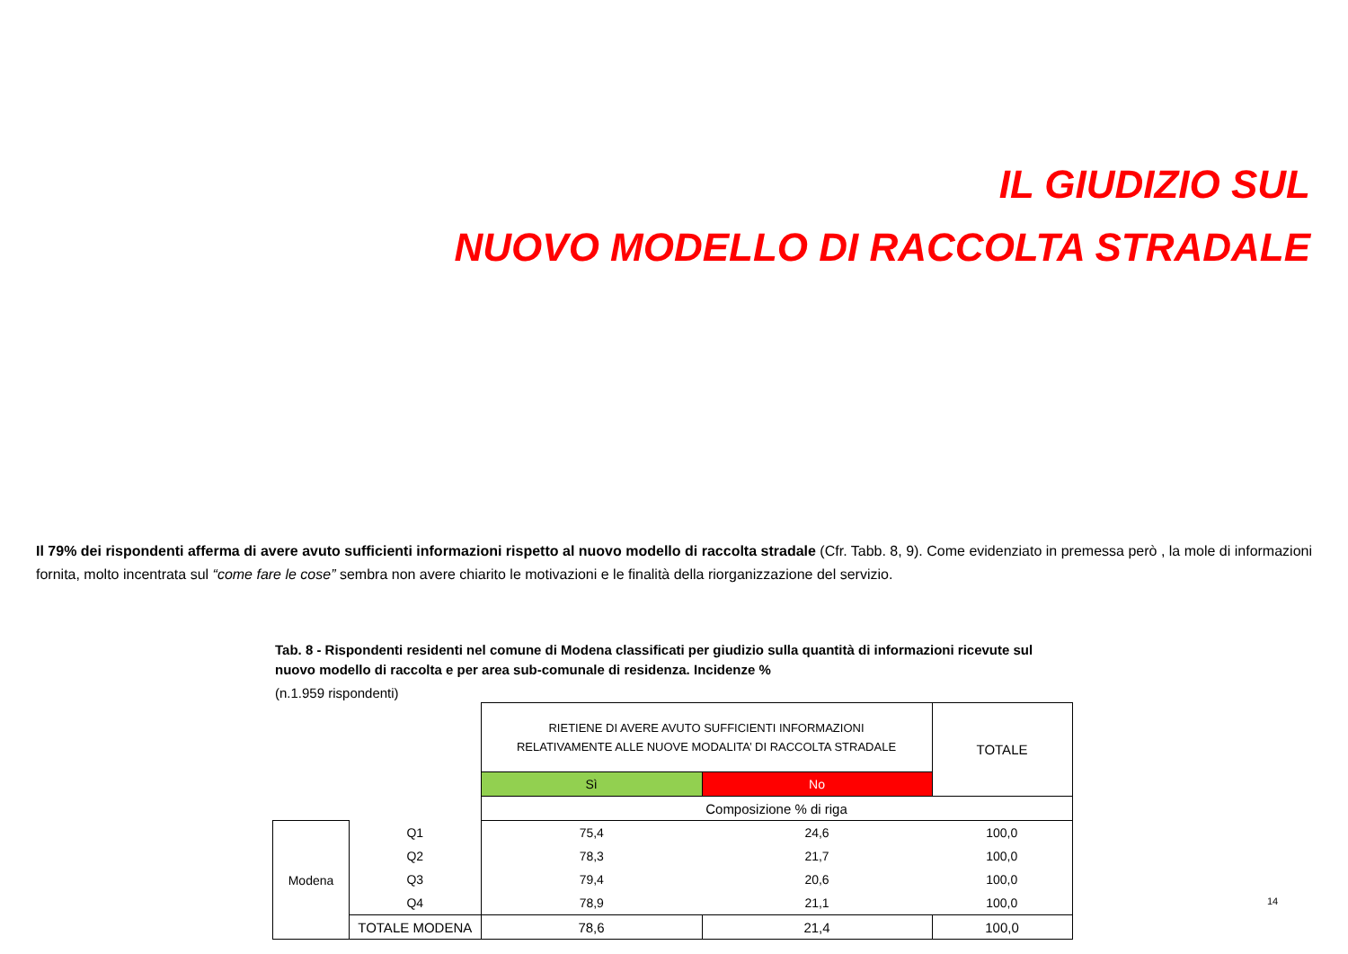IL GIUDIZIO SUL
NUOVO MODELLO DI RACCOLTA STRADALE
Il 79% dei rispondenti afferma di avere avuto sufficienti informazioni rispetto al nuovo modello di raccolta stradale (Cfr. Tabb. 8, 9). Come evidenziato in premessa però , la mole di informazioni fornita, molto incentrata sul “come fare le cose” sembra non avere chiarito le motivazioni e le finalità della riorganizzazione del servizio.
Tab. 8 - Rispondenti residenti nel comune di Modena classificati per giudizio sulla quantità di informazioni ricevute sul nuovo modello di raccolta e per area sub-comunale di residenza. Incidenze %
(n.1.959 rispondenti)
| | | RIETIENE DI AVERE AVUTO SUFFICIENTI INFORMAZIONI RELATIVAMENTE ALLE NUOVE MODALITA’ DI RACCOLTA STRADALE | | TOTALE |
| | | Sì | No | |
| | | Composizione % di riga | | |
| Modena | Q1 | 75,4 | 24,6 | 100,0 |
| | Q2 | 78,3 | 21,7 | 100,0 |
| | Q3 | 79,4 | 20,6 | 100,0 |
| | Q4 | 78,9 | 21,1 | 100,0 |
| | TOTALE MODENA | 78,6 | 21,4 | 100,0 |
14